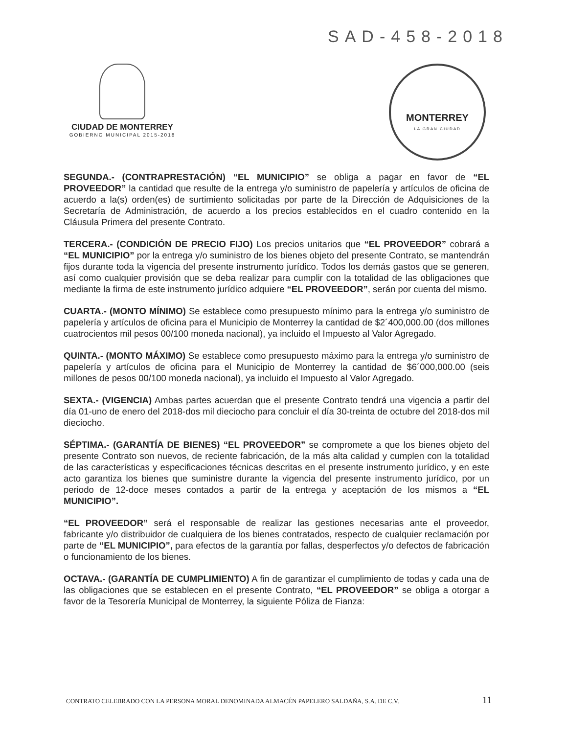SAD-458-2018
CIUDAD DE MONTERREY
GOBIERNO MUNICIPAL 2015-2018
MONTERREY
LA GRAN CIUDAD
SEGUNDA.- (CONTRAPRESTACIÓN) “EL MUNICIPIO” se obliga a pagar en favor de “EL PROVEEDOR” la cantidad que resulte de la entrega y/o suministro de papelería y artículos de oficina de acuerdo a la(s) orden(es) de surtimiento solicitadas por parte de la Dirección de Adquisiciones de la Secretaría de Administración, de acuerdo a los precios establecidos en el cuadro contenido en la Cláusula Primera del presente Contrato.
TERCERA.- (CONDICIÓN DE PRECIO FIJO) Los precios unitarios que “EL PROVEEDOR” cobrará a “EL MUNICIPIO” por la entrega y/o suministro de los bienes objeto del presente Contrato, se mantendrán fijos durante toda la vigencia del presente instrumento jurídico. Todos los demás gastos que se generen, así como cualquier provisión que se deba realizar para cumplir con la totalidad de las obligaciones que mediante la firma de este instrumento jurídico adquiere “EL PROVEEDOR”, serán por cuenta del mismo.
CUARTA.- (MONTO MÍNIMO) Se establece como presupuesto mínimo para la entrega y/o suministro de papelería y artículos de oficina para el Municipio de Monterrey la cantidad de $2´400,000.00 (dos millones cuatrocientos mil pesos 00/100 moneda nacional), ya incluido el Impuesto al Valor Agregado.
QUINTA.- (MONTO MÁXIMO) Se establece como presupuesto máximo para la entrega y/o suministro de papelería y artículos de oficina para el Municipio de Monterrey la cantidad de $6´000,000.00 (seis millones de pesos 00/100 moneda nacional), ya incluido el Impuesto al Valor Agregado.
SEXTA.- (VIGENCIA) Ambas partes acuerdan que el presente Contrato tendrá una vigencia a partir del día 01-uno de enero del 2018-dos mil dieciocho para concluir el día 30-treinta de octubre del 2018-dos mil dieciocho.
SÉPTIMA.- (GARANTÍA DE BIENES) “EL PROVEEDOR” se compromete a que los bienes objeto del presente Contrato son nuevos, de reciente fabricación, de la más alta calidad y cumplen con la totalidad de las características y especificaciones técnicas descritas en el presente instrumento jurídico, y en este acto garantiza los bienes que suministre durante la vigencia del presente instrumento jurídico, por un periodo de 12-doce meses contados a partir de la entrega y aceptación de los mismos a “EL MUNICIPIO”.
“EL PROVEEDOR” será el responsable de realizar las gestiones necesarias ante el proveedor, fabricante y/o distribuidor de cualquiera de los bienes contratados, respecto de cualquier reclamación por parte de “EL MUNICIPIO”, para efectos de la garantía por fallas, desperfectos y/o defectos de fabricación o funcionamiento de los bienes.
OCTAVA.- (GARANTÍA DE CUMPLIMIENTO) A fin de garantizar el cumplimiento de todas y cada una de las obligaciones que se establecen en el presente Contrato, “EL PROVEEDOR” se obliga a otorgar a favor de la Tesorería Municipal de Monterrey, la siguiente Póliza de Fianza:
CONTRATO CELEBRADO CON LA PERSONA MORAL DENOMINADA ALMACÉN PAPELERO SALDAÑA, S.A. DE C.V. 11